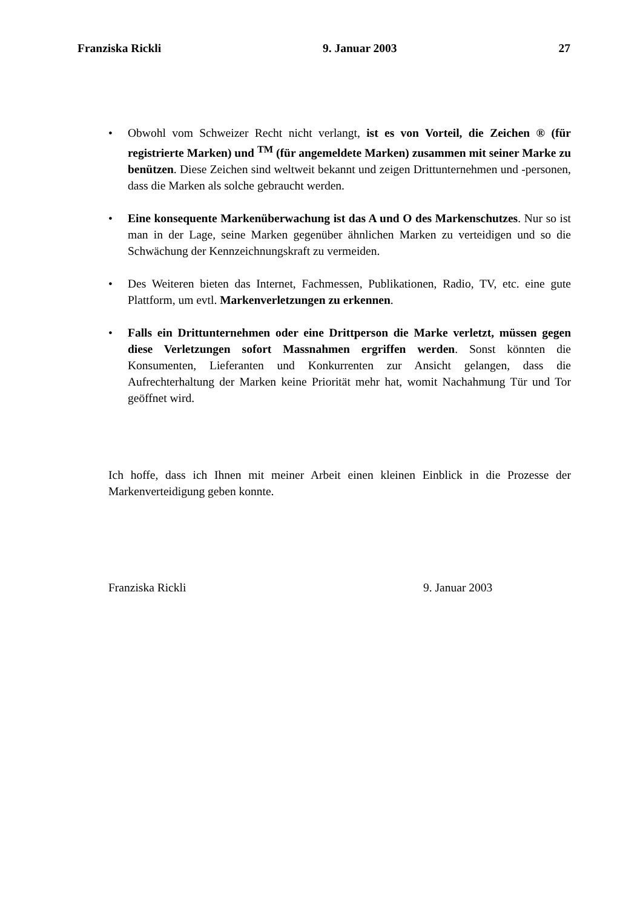Franziska Rickli 9. Januar 2003 27
• Obwohl vom Schweizer Recht nicht verlangt, ist es von Vorteil, die Zeichen ® (für registrierte Marken) und <sup>TM</sup> (für angemeldete Marken) zusammen mit seiner Marke zu benützen. Diese Zeichen sind weltweit bekannt und zeigen Drittunternehmen und -personen, dass die Marken als solche gebraucht werden.
• Eine konsequente Markenüberwachung ist das A und O des Markenschutzes. Nur so ist man in der Lage, seine Marken gegenüber ähnlichen Marken zu verteidigen und so die Schwächung der Kennzeichnungskraft zu vermeiden.
• Des Weiteren bieten das Internet, Fachmessen, Publikationen, Radio, TV, etc. eine gute Plattform, um evtl. Markenverletzungen zu erkennen.
• Falls ein Drittunternehmen oder eine Drittperson die Marke verletzt, müssen gegen diese Verletzungen sofort Massnahmen ergriffen werden. Sonst könnten die Konsumenten, Lieferanten und Konkurrenten zur Ansicht gelangen, dass die Aufrechterhaltung der Marken keine Priorität mehr hat, womit Nachahmung Tür und Tor geöffnet wird.
Ich hoffe, dass ich Ihnen mit meiner Arbeit einen kleinen Einblick in die Prozesse der Markenverteidigung geben konnte.
Franziska Rickli 9. Januar 2003